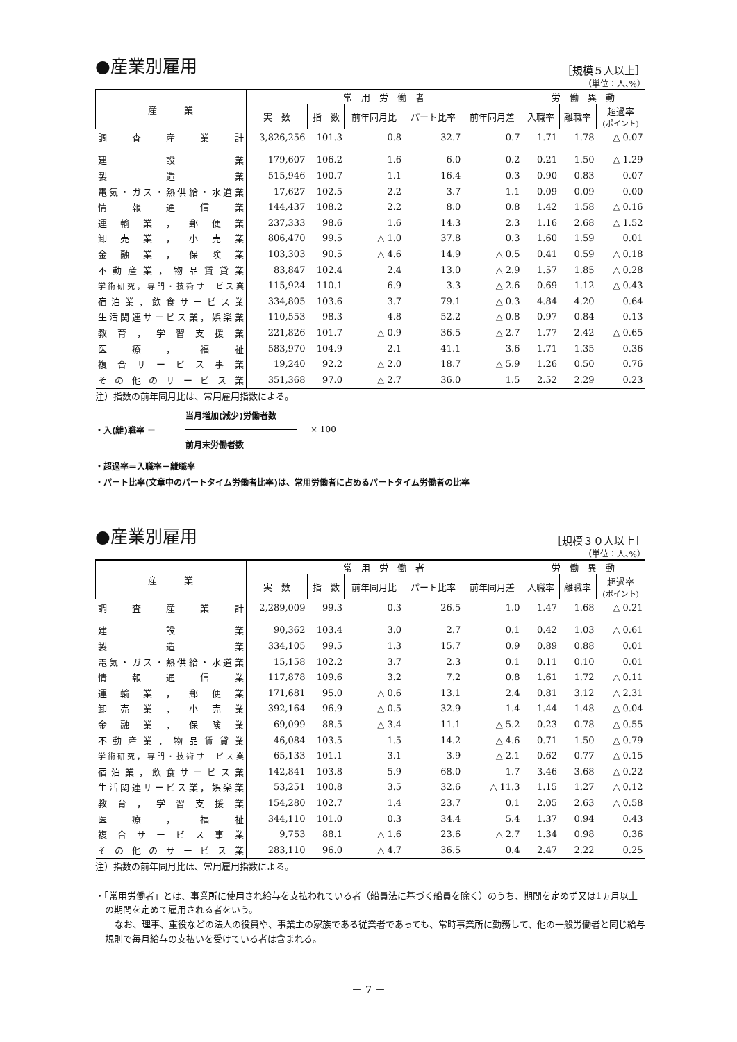●産業別雇用
［規模５人以上］
（単位：人､%）
| 産 業 | 常 用 労 働 者 | | | | | 労 働 異 動 | | |
| --- | --- | --- | --- | --- | --- | --- | --- | --- |
| | 実 数 | 指 数 | 前年同月比 | パート比率 | 前年同月差 | 入職率 | 離職率 | 超過率 (ポイント) |
| 調査産業計 | 3,826,256 | 101.3 | 0.8 | 32.7 | 0.7 | 1.71 | 1.78 | △ 0.07 |
| 建設業 | 179,607 | 106.2 | 1.6 | 6.0 | 0.2 | 0.21 | 1.50 | △ 1.29 |
| 製造業 | 515,946 | 100.7 | 1.1 | 16.4 | 0.3 | 0.90 | 0.83 | 0.07 |
| 電気・ガス・熱供給・水道業 | 17,627 | 102.5 | 2.2 | 3.7 | 1.1 | 0.09 | 0.09 | 0.00 |
| 情報通信業 | 144,437 | 108.2 | 2.2 | 8.0 | 0.8 | 1.42 | 1.58 | △ 0.16 |
| 運輸業，郵便業 | 237,333 | 98.6 | 1.6 | 14.3 | 2.3 | 1.16 | 2.68 | △ 1.52 |
| 卸売業，小売業 | 806,470 | 99.5 | △ 1.0 | 37.8 | 0.3 | 1.60 | 1.59 | 0.01 |
| 金融業，保険業 | 103,303 | 90.5 | △ 4.6 | 14.9 | △ 0.5 | 0.41 | 0.59 | △ 0.18 |
| 不動産業，物品賃貸業 | 83,847 | 102.4 | 2.4 | 13.0 | △ 2.9 | 1.57 | 1.85 | △ 0.28 |
| 学術研究，専門・技術サービス業 | 115,924 | 110.1 | 6.9 | 3.3 | △ 2.6 | 0.69 | 1.12 | △ 0.43 |
| 宿泊業，飲食サービス業 | 334,805 | 103.6 | 3.7 | 79.1 | △ 0.3 | 4.84 | 4.20 | 0.64 |
| 生活関連サービス業，娯楽業 | 110,553 | 98.3 | 4.8 | 52.2 | △ 0.8 | 0.97 | 0.84 | 0.13 |
| 教育，学習支援業 | 221,826 | 101.7 | △ 0.9 | 36.5 | △ 2.7 | 1.77 | 2.42 | △ 0.65 |
| 医療，福祉 | 583,970 | 104.9 | 2.1 | 41.1 | 3.6 | 1.71 | 1.35 | 0.36 |
| 複合サービス事業 | 19,240 | 92.2 | △ 2.0 | 18.7 | △ 5.9 | 1.26 | 0.50 | 0.76 |
| その他のサービス業 | 351,368 | 97.0 | △ 2.7 | 36.0 | 1.5 | 2.52 | 2.29 | 0.23 |
注）指数の前年同月比は、常用雇用指数による。
当月増加(減少)労働者数
・入(離)職率 ＝ × 100
前月末労働者数
・超過率＝入職率－離職率
・パート比率(文章中のパートタイム労働者比率)は、常用労働者に占めるパートタイム労働者の比率
●産業別雇用
［規模３０人以上］
（単位：人､%）
| 産 業 | 常 用 労 働 者 | | | | | 労 働 異 動 | | |
| --- | --- | --- | --- | --- | --- | --- | --- | --- |
| | 実 数 | 指 数 | 前年同月比 | パート比率 | 前年同月差 | 入職率 | 離職率 | 超過率 (ポイント) |
| 調査産業計 | 2,289,009 | 99.3 | 0.3 | 26.5 | 1.0 | 1.47 | 1.68 | △ 0.21 |
| 建設業 | 90,362 | 103.4 | 3.0 | 2.7 | 0.1 | 0.42 | 1.03 | △ 0.61 |
| 製造業 | 334,105 | 99.5 | 1.3 | 15.7 | 0.9 | 0.89 | 0.88 | 0.01 |
| 電気・ガス・熱供給・水道業 | 15,158 | 102.2 | 3.7 | 2.3 | 0.1 | 0.11 | 0.10 | 0.01 |
| 情報通信業 | 117,878 | 109.6 | 3.2 | 7.2 | 0.8 | 1.61 | 1.72 | △ 0.11 |
| 運輸業，郵便業 | 171,681 | 95.0 | △ 0.6 | 13.1 | 2.4 | 0.81 | 3.12 | △ 2.31 |
| 卸売業，小売業 | 392,164 | 96.9 | △ 0.5 | 32.9 | 1.4 | 1.44 | 1.48 | △ 0.04 |
| 金融業，保険業 | 69,099 | 88.5 | △ 3.4 | 11.1 | △ 5.2 | 0.23 | 0.78 | △ 0.55 |
| 不動産業，物品賃貸業 | 46,084 | 103.5 | 1.5 | 14.2 | △ 4.6 | 0.71 | 1.50 | △ 0.79 |
| 学術研究，専門・技術サービス業 | 65,133 | 101.1 | 3.1 | 3.9 | △ 2.1 | 0.62 | 0.77 | △ 0.15 |
| 宿泊業，飲食サービス業 | 142,841 | 103.8 | 5.9 | 68.0 | 1.7 | 3.46 | 3.68 | △ 0.22 |
| 生活関連サービス業，娯楽業 | 53,251 | 100.8 | 3.5 | 32.6 | △ 11.3 | 1.15 | 1.27 | △ 0.12 |
| 教育，学習支援業 | 154,280 | 102.7 | 1.4 | 23.7 | 0.1 | 2.05 | 2.63 | △ 0.58 |
| 医療，福祉 | 344,110 | 101.0 | 0.3 | 34.4 | 5.4 | 1.37 | 0.94 | 0.43 |
| 複合サービス事業 | 9,753 | 88.1 | △ 1.6 | 23.6 | △ 2.7 | 1.34 | 0.98 | 0.36 |
| その他のサービス業 | 283,110 | 96.0 | △ 4.7 | 36.5 | 0.4 | 2.47 | 2.22 | 0.25 |
注）指数の前年同月比は、常用雇用指数による。
・「常用労働者」とは、事業所に使用され給与を支払われている者（船員法に基づく船員を除く）のうち、期間を定めず又は1ヵ月以上の期間を定めて雇用される者をいう。
なお、理事、重役などの法人の役員や、事業主の家族である従業者であっても、常時事業所に勤務して、他の一般労働者と同じ給与規則で毎月給与の支払いを受けている者は含まれる。
－ 7 －